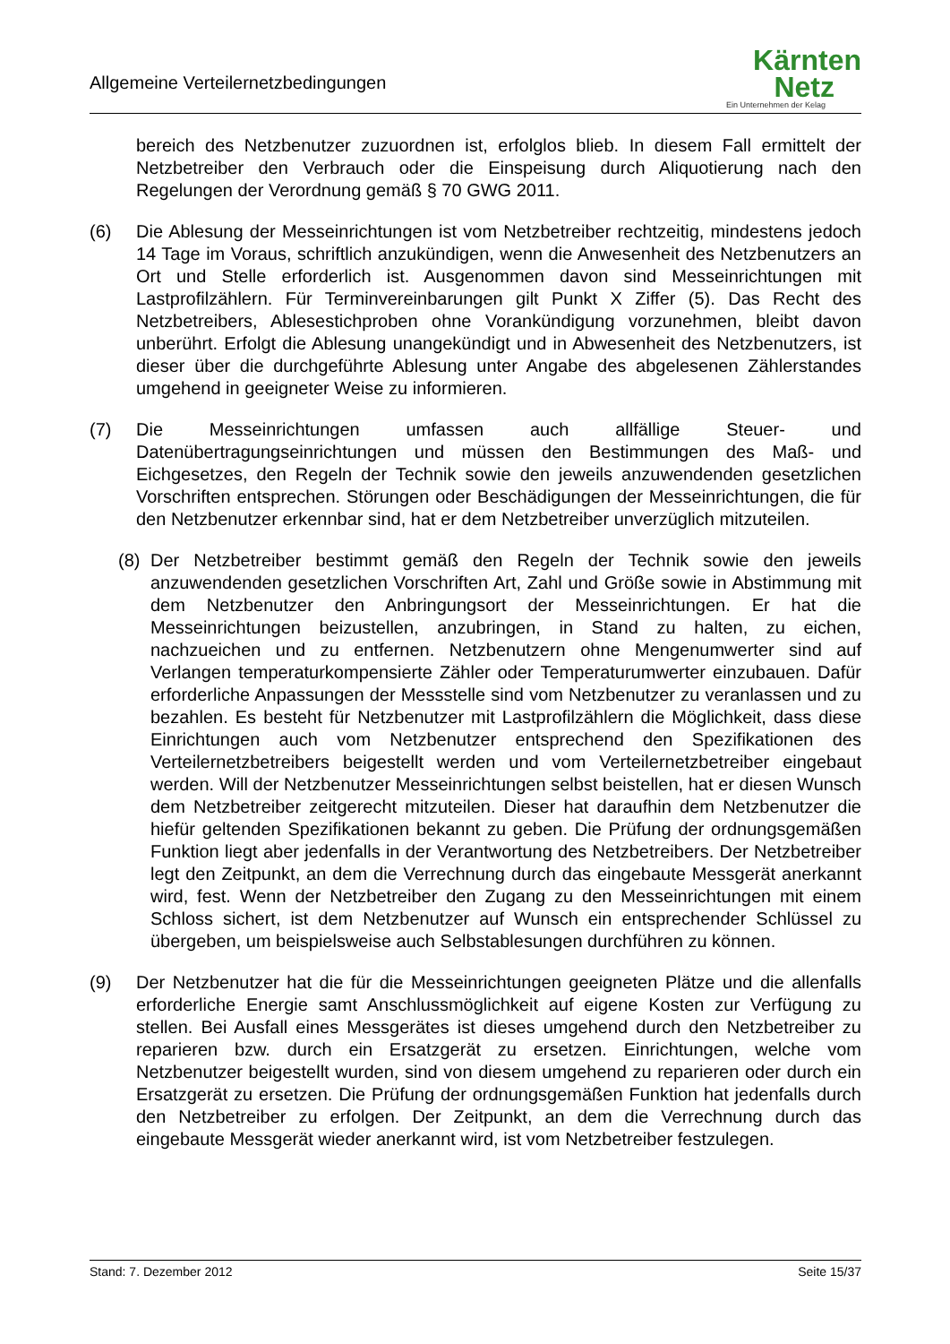Allgemeine Verteilernetzbedingungen
Kärnten
Netz
Ein Unternehmen der Kelag
bereich des Netzbenutzer zuzuordnen ist, erfolglos blieb. In diesem Fall ermittelt der Netzbetreiber den Verbrauch oder die Einspeisung durch Aliquotierung nach den Regelungen der Verordnung gemäß § 70 GWG 2011.
(6) Die Ablesung der Messeinrichtungen ist vom Netzbetreiber rechtzeitig, mindestens jedoch 14 Tage im Voraus, schriftlich anzukündigen, wenn die Anwesenheit des Netzbenutzers an Ort und Stelle erforderlich ist. Ausgenommen davon sind Messeinrichtungen mit Lastprofilzählern. Für Terminvereinbarungen gilt Punkt X Ziffer (5). Das Recht des Netzbetreibers, Ablesestichproben ohne Vorankündigung vorzunehmen, bleibt davon unberührt. Erfolgt die Ablesung unangekündigt und in Abwesenheit des Netzbenutzers, ist dieser über die durchgeführte Ablesung unter Angabe des abgelesenen Zählerstandes umgehend in geeigneter Weise zu informieren.
(7) Die Messeinrichtungen umfassen auch allfällige Steuer- und Datenübertragungseinrichtungen und müssen den Bestimmungen des Maß- und Eichgesetzes, den Regeln der Technik sowie den jeweils anzuwendenden gesetzlichen Vorschriften entsprechen. Störungen oder Beschädigungen der Messeinrichtungen, die für den Netzbenutzer erkennbar sind, hat er dem Netzbetreiber unverzüglich mitzuteilen.
(8) Der Netzbetreiber bestimmt gemäß den Regeln der Technik sowie den jeweils anzuwendenden gesetzlichen Vorschriften Art, Zahl und Größe sowie in Abstimmung mit dem Netzbenutzer den Anbringungsort der Messeinrichtungen. Er hat die Messeinrichtungen beizustellen, anzubringen, in Stand zu halten, zu eichen, nachzueichen und zu entfernen. Netzbenutzern ohne Mengenumwerter sind auf Verlangen temperaturkompensierte Zähler oder Temperaturumwerter einzubauen. Dafür erforderliche Anpassungen der Messstelle sind vom Netzbenutzer zu veranlassen und zu bezahlen. Es besteht für Netzbenutzer mit Lastprofilzählern die Möglichkeit, dass diese Einrichtungen auch vom Netzbenutzer entsprechend den Spezifikationen des Verteilernetzbetreibers beigestellt werden und vom Verteilernetzbetreiber eingebaut werden. Will der Netzbenutzer Messeinrichtungen selbst beistellen, hat er diesen Wunsch dem Netzbetreiber zeitgerecht mitzuteilen. Dieser hat daraufhin dem Netzbenutzer die hiefür geltenden Spezifikationen bekannt zu geben. Die Prüfung der ordnungsgemäßen Funktion liegt aber jedenfalls in der Verantwortung des Netzbetreibers. Der Netzbetreiber legt den Zeitpunkt, an dem die Verrechnung durch das eingebaute Messgerät anerkannt wird, fest. Wenn der Netzbetreiber den Zugang zu den Messeinrichtungen mit einem Schloss sichert, ist dem Netzbenutzer auf Wunsch ein entsprechender Schlüssel zu übergeben, um beispielsweise auch Selbstablesungen durchführen zu können.
(9) Der Netzbenutzer hat die für die Messeinrichtungen geeigneten Plätze und die allenfalls erforderliche Energie samt Anschlussmöglichkeit auf eigene Kosten zur Verfügung zu stellen. Bei Ausfall eines Messgerätes ist dieses umgehend durch den Netzbetreiber zu reparieren bzw. durch ein Ersatzgerät zu ersetzen. Einrichtungen, welche vom Netzbenutzer beigestellt wurden, sind von diesem umgehend zu reparieren oder durch ein Ersatzgerät zu ersetzen. Die Prüfung der ordnungsgemäßen Funktion hat jedenfalls durch den Netzbetreiber zu erfolgen. Der Zeitpunkt, an dem die Verrechnung durch das eingebaute Messgerät wieder anerkannt wird, ist vom Netzbetreiber festzulegen.
Stand: 7. Dezember 2012 Seite 15/37